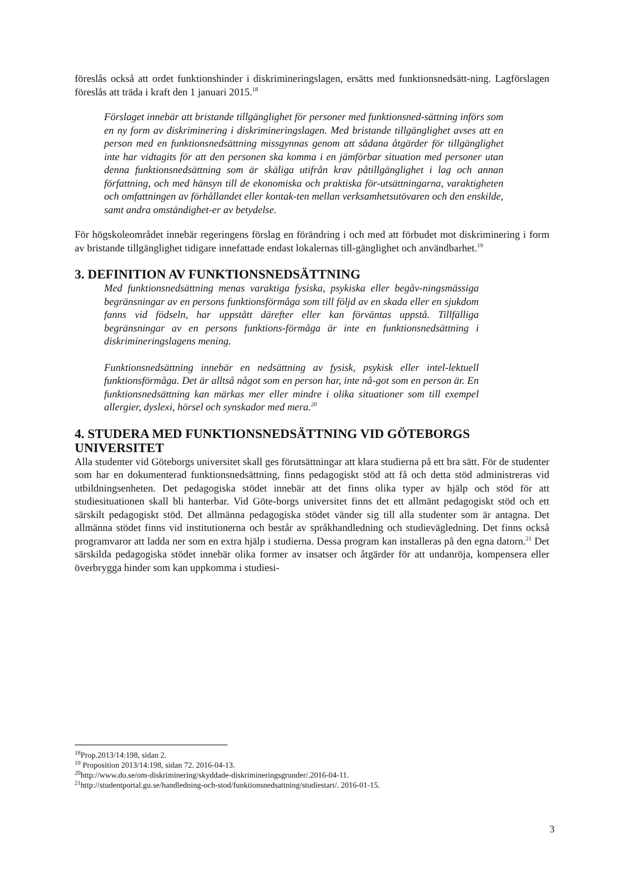föreslås också att ordet funktionshinder i diskrimineringslagen, ersätts med funktionsnedsätt-ning. Lagförslagen föreslås att träda i kraft den 1 januari 2015.<sup>18</sup>
Förslaget innebär att bristande tillgänglighet för personer med funktionsned-sättning införs som en ny form av diskriminering i diskrimineringslagen. Med bristande tillgänglighet avses att en person med en funktionsnedsättning missgynnas genom att sådana åtgärder för tillgänglighet inte har vidtagits för att den personen ska komma i en jämförbar situation med personer utan denna funktionsnedsättning som är skäliga utifrån krav påtillgänglighet i lag och annan författning, och med hänsyn till de ekonomiska och praktiska för-utsättningarna, varaktigheten och omfattningen av förhållandet eller kontak-ten mellan verksamhetsutövaren och den enskilde, samt andra omständighet-er av betydelse.
För högskoleområdet innebär regeringens förslag en förändring i och med att förbudet mot diskriminering i form av bristande tillgänglighet tidigare innefattade endast lokalernas till-gänglighet och användbarhet.<sup>19</sup>
3. DEFINITION AV FUNKTIONSNEDSÄTTNING
Med funktionsnedsättning menas varaktiga fysiska, psykiska eller begåv-ningsmässiga begränsningar av en persons funktionsförmåga som till följd av en skada eller en sjukdom fanns vid födseln, har uppstått därefter eller kan förväntas uppstå. Tillfälliga begränsningar av en persons funktions-förmåga är inte en funktionsnedsättning i diskrimineringslagens mening.
Funktionsnedsättning innebär en nedsättning av fysisk, psykisk eller intel-lektuell funktionsförmåga. Det är alltså något som en person har, inte nå-got som en person är. En funktionsnedsättning kan märkas mer eller mindre i olika situationer som till exempel allergier, dyslexi, hörsel och synskador med mera.<sup>20</sup>
4. STUDERA MED FUNKTIONSNEDSÄTTNING VID GÖTEBORGS UNIVERSITET
Alla studenter vid Göteborgs universitet skall ges förutsättningar att klara studierna på ett bra sätt. För de studenter som har en dokumenterad funktionsnedsättning, finns pedagogiskt stöd att få och detta stöd administreras vid utbildningsenheten. Det pedagogiska stödet innebär att det finns olika typer av hjälp och stöd för att studiesituationen skall bli hanterbar. Vid Göte-borgs universitet finns det ett allmänt pedagogiskt stöd och ett särskilt pedagogiskt stöd. Det allmänna pedagogiska stödet vänder sig till alla studenter som är antagna. Det allmänna stödet finns vid institutionerna och består av språkhandledning och studievägledning. Det finns också programvaror att ladda ner som en extra hjälp i studierna. Dessa program kan installeras på den egna datorn.<sup>21</sup> Det särskilda pedagogiska stödet innebär olika former av insatser och åtgärder för att undanröja, kompensera eller överbrygga hinder som kan uppkomma i studiesi-
<sup>18</sup> Prop.2013/14:198, sidan 2.
<sup>19</sup> Proposition 2013/14:198, sidan 72. 2016-04-13.
<sup>20</sup> http://www.do.se/om-diskriminering/skyddade-diskrimineringsgrunder/.2016-04-11.
<sup>21</sup> http://studentportal.gu.se/handledning-och-stod/funktionsnedsattning/studiestart/. 2016-01-15.
3